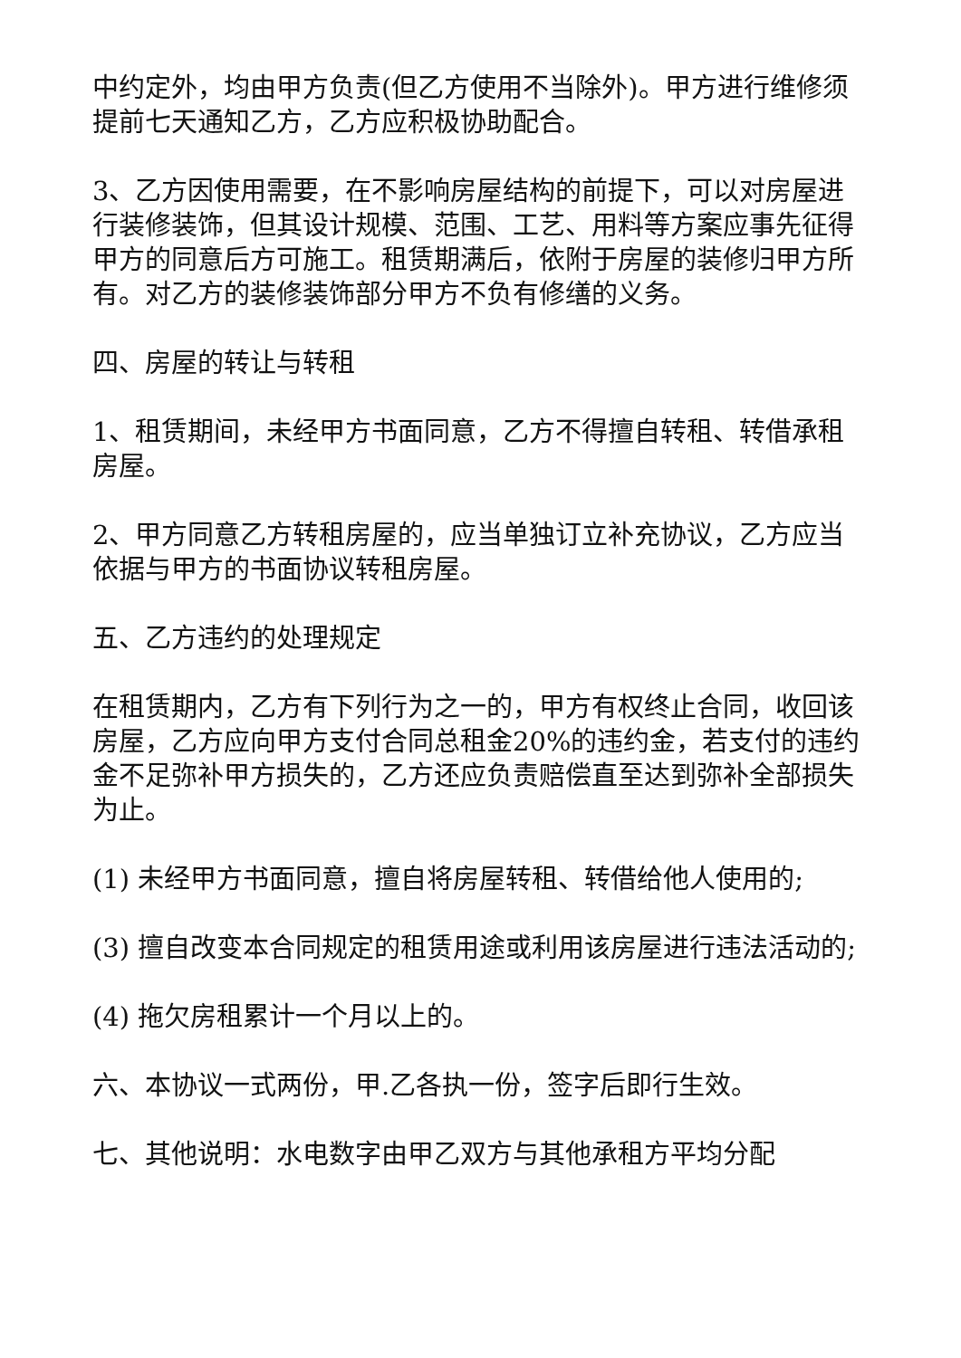中约定外，均由甲方负责(但乙方使用不当除外)。甲方进行维修须提前七天通知乙方，乙方应积极协助配合。
3、乙方因使用需要，在不影响房屋结构的前提下，可以对房屋进行装修装饰，但其设计规模、范围、工艺、用料等方案应事先征得甲方的同意后方可施工。租赁期满后，依附于房屋的装修归甲方所有。对乙方的装修装饰部分甲方不负有修缮的义务。
四、房屋的转让与转租
1、租赁期间，未经甲方书面同意，乙方不得擅自转租、转借承租房屋。
2、甲方同意乙方转租房屋的，应当单独订立补充协议，乙方应当依据与甲方的书面协议转租房屋。
五、乙方违约的处理规定
在租赁期内，乙方有下列行为之一的，甲方有权终止合同，收回该房屋，乙方应向甲方支付合同总租金20%的违约金，若支付的违约金不足弥补甲方损失的，乙方还应负责赔偿直至达到弥补全部损失为止。
(1) 未经甲方书面同意，擅自将房屋转租、转借给他人使用的;
(3) 擅自改变本合同规定的租赁用途或利用该房屋进行违法活动的;
(4) 拖欠房租累计一个月以上的。
六、本协议一式两份，甲.乙各执一份，签字后即行生效。
七、其他说明：水电数字由甲乙双方与其他承租方平均分配